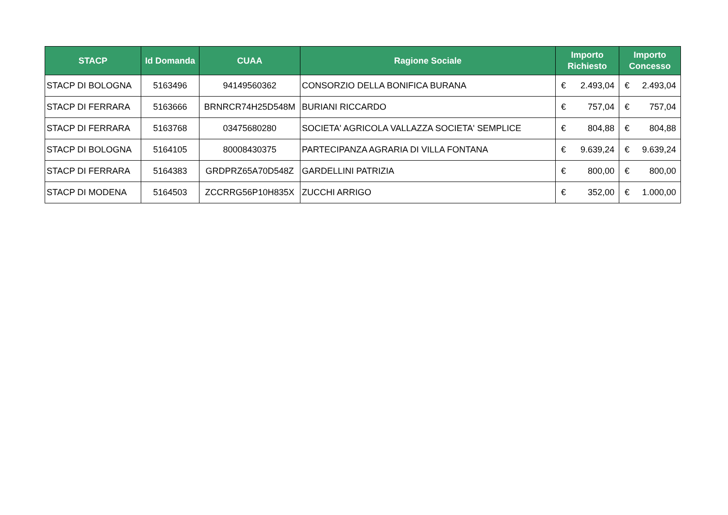| STACP | Id Domanda | CUAA | Ragione Sociale | Importo Richiesto | Importo Concesso |
| --- | --- | --- | --- | --- | --- |
| STACP DI BOLOGNA | 5163496 | 94149560362 | CONSORZIO DELLA BONIFICA BURANA | € 2.493,04 | € 2.493,04 |
| STACP DI FERRARA | 5163666 | BRNRCR74H25D548M | BURIANI RICCARDO | € 757,04 | € 757,04 |
| STACP DI FERRARA | 5163768 | 03475680280 | SOCIETA' AGRICOLA VALLAZZA SOCIETA' SEMPLICE | € 804,88 | € 804,88 |
| STACP DI BOLOGNA | 5164105 | 80008430375 | PARTECIPANZA AGRARIA DI VILLA FONTANA | € 9.639,24 | € 9.639,24 |
| STACP DI FERRARA | 5164383 | GRDPRZ65A70D548Z | GARDELLINI PATRIZIA | € 800,00 | € 800,00 |
| STACP DI MODENA | 5164503 | ZCCRRG56P10H835X | ZUCCHI ARRIGO | € 352,00 | € 1.000,00 |